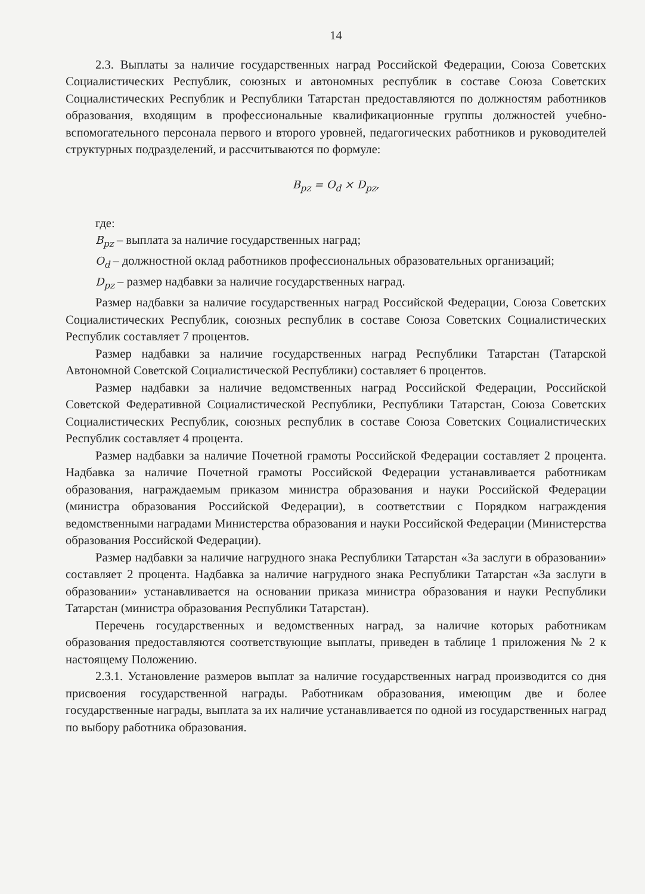14
2.3. Выплаты за наличие государственных наград Российской Федерации, Союза Советских Социалистических Республик, союзных и автономных республик в составе Союза Советских Социалистических Республик и Республики Татарстан предоставляются по должностям работников образования, входящим в профессиональные квалификационные группы должностей учебно-вспомогательного персонала первого и второго уровней, педагогических работников и руководителей структурных подразделений, и рассчитываются по формуле:
B<sub>pz</sub> = O<sub>d</sub> × D<sub>pz</sub>,
где:
B<sub>pz</sub> – выплата за наличие государственных наград;
O<sub>d</sub> – должностной оклад работников профессиональных образовательных организаций;
D<sub>pz</sub> – размер надбавки за наличие государственных наград.
Размер надбавки за наличие государственных наград Российской Федерации, Союза Советских Социалистических Республик, союзных республик в составе Союза Советских Социалистических Республик составляет 7 процентов.
Размер надбавки за наличие государственных наград Республики Татарстан (Татарской Автономной Советской Социалистической Республики) составляет 6 процентов.
Размер надбавки за наличие ведомственных наград Российской Федерации, Российской Советской Федеративной Социалистической Республики, Республики Татарстан, Союза Советских Социалистических Республик, союзных республик в составе Союза Советских Социалистических Республик составляет 4 процента.
Размер надбавки за наличие Почетной грамоты Российской Федерации составляет 2 процента. Надбавка за наличие Почетной грамоты Российской Федерации устанавливается работникам образования, награждаемым приказом министра образования и науки Российской Федерации (министра образования Российской Федерации), в соответствии с Порядком награждения ведомственными наградами Министерства образования и науки Российской Федерации (Министерства образования Российской Федерации).
Размер надбавки за наличие нагрудного знака Республики Татарстан «За заслуги в образовании» составляет 2 процента. Надбавка за наличие нагрудного знака Республики Татарстан «За заслуги в образовании» устанавливается на основании приказа министра образования и науки Республики Татарстан (министра образования Республики Татарстан).
Перечень государственных и ведомственных наград, за наличие которых работникам образования предоставляются соответствующие выплаты, приведен в таблице 1 приложения № 2 к настоящему Положению.
2.3.1. Установление размеров выплат за наличие государственных наград производится со дня присвоения государственной награды. Работникам образования, имеющим две и более государственные награды, выплата за их наличие устанавливается по одной из государственных наград по выбору работника образования.